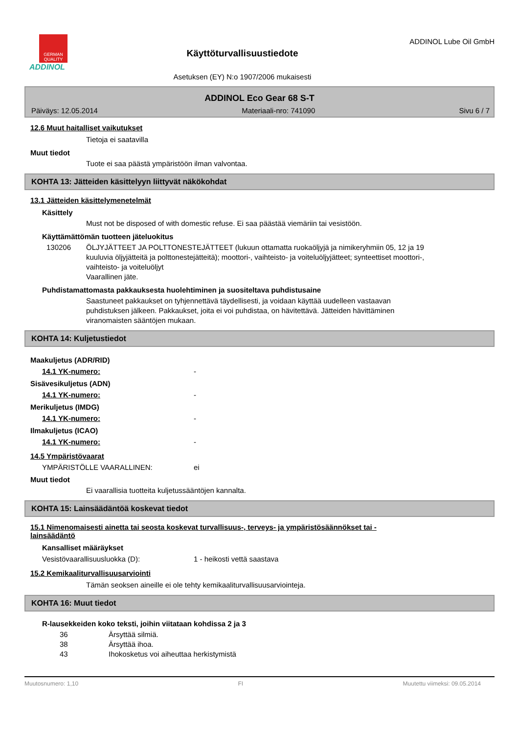GERMAN QUALITY
ADDINOL
Käyttöturvallisuustiedote
Asetuksen (EY) N:o 1907/2006 mukaisesti
ADDINOL Lube Oil GmbH
ADDINOL Eco Gear 68 S-T
Päiväys: 12.05.2014 Materiaali-nro: 741090 Sivu 6 / 7
12.6 Muut haitalliset vaikutukset
Tietoja ei saatavilla
Muut tiedot
Tuote ei saa päästä ympäristöön ilman valvontaa.
KOHTA 13: Jätteiden käsittelyyn liittyvät näkökohdat
13.1 Jätteiden käsittelymenetelmät
Käsittely
Must not be disposed of with domestic refuse. Ei saa päästää viemäriin tai vesistöön.
Käyttämättömän tuotteen jäteluokitus
130206 ÖLJYJÄTTEET JA POLTTONESTEJÄTTEET (lukuun ottamatta ruokaöljyjä ja nimikeryhmiin 05, 12 ja 19 kuuluvia öljyjätteitä ja polttonestejätteitä); moottori-, vaihteisto- ja voiteluöljyjätteet; synteettiset moottori-, vaihteisto- ja voiteluöljyt
Vaarallinen jäte.
Puhdistamattomasta pakkauksesta huolehtiminen ja suositeltava puhdistusaine
Saastuneet pakkaukset on tyhjennettävä täydellisesti, ja voidaan käyttää uudelleen vastaavan puhdistuksen jälkeen. Pakkaukset, joita ei voi puhdistaa, on hävitettävä. Jätteiden hävittäminen viranomaisten sääntöjen mukaan.
KOHTA 14: Kuljetustiedot
Maakuljetus (ADR/RID)
14.1 YK-numero: -
Sisävesikuljetus (ADN)
14.1 YK-numero: -
Merikuljetus (IMDG)
14.1 YK-numero: -
Ilmakuljetus (ICAO)
14.1 YK-numero: -
14.5 Ympäristövaarat
YMPÄRISTÖLLE VAARALLINEN: ei
Muut tiedot
Ei vaarallisia tuotteita kuljetussääntöjen kannalta.
KOHTA 15: Lainsäädäntöä koskevat tiedot
15.1 Nimenomaisesti ainetta tai seosta koskevat turvallisuus-, terveys- ja ympäristösäännökset tai -lainsäädäntö
Kansalliset määräykset
Vesistövaarallisuusluokka (D): 1 - heikosti vettä saastava
15.2 Kemikaaliturvallisuusarviointi
Tämän seoksen aineille ei ole tehty kemikaaliturvallisuusarviointeja.
KOHTA 16: Muut tiedot
R-lausekkeiden koko teksti, joihin viitataan kohdissa 2 ja 3
36 Ärsyttää silmiä.
38 Ärsyttää ihoa.
43 Ihokosketus voi aiheuttaa herkistymistä
Muutosnumero: 1,10 FI Muutettu viimeksi: 09.05.2014